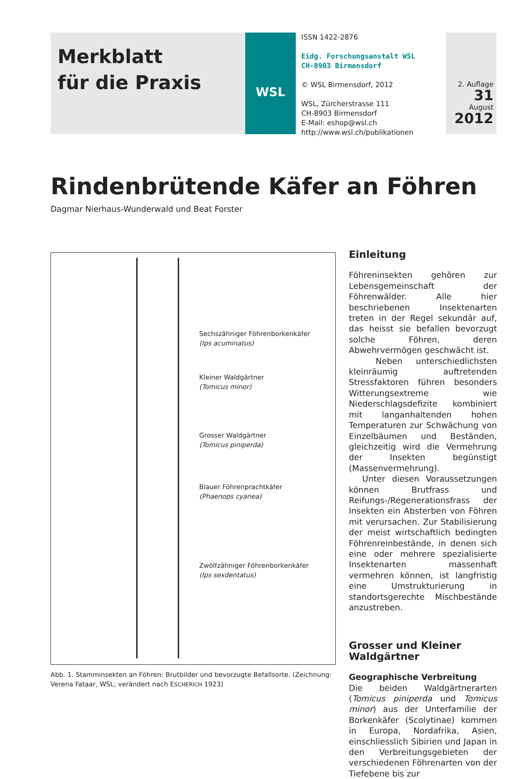Merkblatt
für die Praxis
WSL
ISSN 1422-2876
Eidg. Forschungsanstalt WSL
CH-8903 Birmensdorf
© WSL Birmensdorf, 2012
WSL, Zürcherstrasse 111
CH-8903 Birmensdorf
E-Mail: eshop@wsl.ch
http://www.wsl.ch/publikationen
2. Auflage
31
August
2012
Rindenbrütende Käfer an Föhren
Dagmar Nierhaus-Wunderwald und Beat Forster
Sechszähniger Föhrenborkenkäfer
(Ips acuminatus)
Kleiner Waldgärtner
(Tomicus minor)
Grosser Waldgärtner
(Tomicus piniperda)
Blauer Föhrenprachtkäfer
(Phaenops cyanea)
Zwölfzähniger Föhrenborkenkäfer
(Ips sexdentatus)
Abb. 1. Stamminsekten an Föhren: Brutbilder und bevorzugte Befallsorte. (Zeichnung: Verena Fataar, WSL; verändert nach ESCHERICH 1923)
Einleitung
Föhreninsekten gehören zur Lebensgemeinschaft der Föhrenwälder. Alle hier beschriebenen Insektenarten treten in der Regel sekundär auf, das heisst sie befallen bevorzugt solche Föhren, deren Abwehrvermögen geschwächt ist.
Neben unterschiedlichsten kleinräumig auftretenden Stressfaktoren führen besonders Witterungsextreme wie Niederschlagsdefizite kombiniert mit langanhaltenden hohen Temperaturen zur Schwächung von Einzelbäumen und Beständen, gleichzeitig wird die Vermehrung der Insekten begünstigt (Massenvermehrung).
Unter diesen Voraussetzungen können Brutfrass und Reifungs-/Regenerationsfrass der Insekten ein Absterben von Föhren mit verursachen. Zur Stabilisierung der meist wirtschaftlich bedingten Föhrenreinbestände, in denen sich eine oder mehrere spezialisierte Insektenarten massenhaft vermehren können, ist langfristig eine Umstrukturierung in standortsgerechte Mischbestände anzustreben.
Grosser und Kleiner Waldgärtner
Geographische Verbreitung
Die beiden Waldgärtnerarten (Tomicus piniperda und Tomicus minor) aus der Unterfamilie der Borkenkäfer (Scolytinae) kommen in Europa, Nordafrika, Asien, einschliesslich Sibirien und Japan in den Verbreitungsgebieten der verschiedenen Föhrenarten von der Tiefebene bis zur